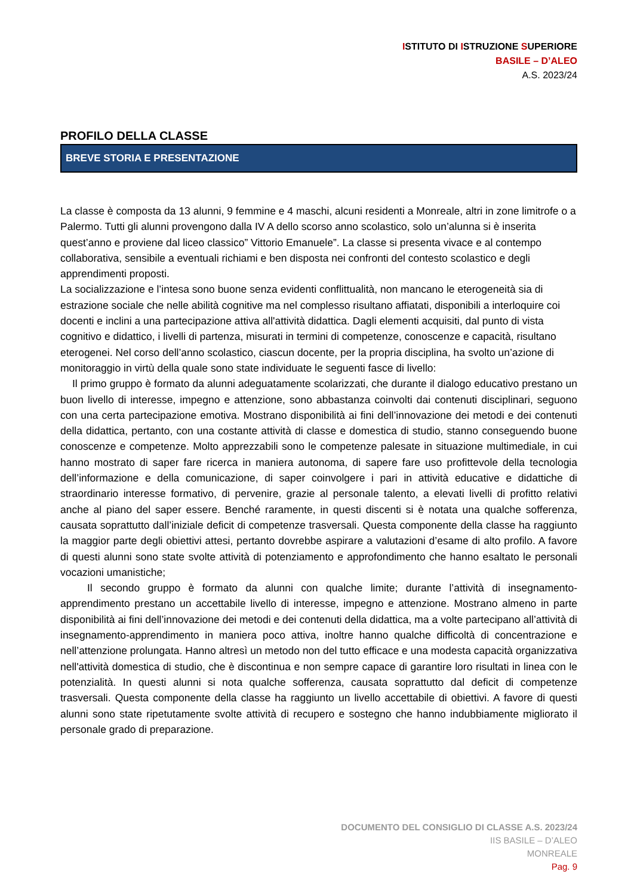ISTITUTO DI ISTRUZIONE SUPERIORE
BASILE – D’ALEO
A.S. 2023/24
PROFILO DELLA CLASSE
BREVE STORIA E PRESENTAZIONE
La classe è composta da 13 alunni, 9 femmine e 4 maschi, alcuni residenti a Monreale, altri in zone limitrofe o a Palermo. Tutti gli alunni provengono dalla IV A dello scorso anno scolastico, solo un’alunna si è inserita quest’anno e proviene dal liceo classico” Vittorio Emanuele”. La classe si presenta vivace e al contempo collaborativa, sensibile a eventuali richiami e ben disposta nei confronti del contesto scolastico e degli apprendimenti proposti.
La socializzazione e l’intesa sono buone senza evidenti conflittualità, non mancano le eterogeneità sia di estrazione sociale che nelle abilità cognitive ma nel complesso risultano affiatati, disponibili a interloquire coi docenti e inclini a una partecipazione attiva all'attività didattica. Dagli elementi acquisiti, dal punto di vista cognitivo e didattico, i livelli di partenza, misurati in termini di competenze, conoscenze e capacità, risultano eterogenei. Nel corso dell’anno scolastico, ciascun docente, per la propria disciplina, ha svolto un’azione di monitoraggio in virtù della quale sono state individuate le seguenti fasce di livello:
Il primo gruppo è formato da alunni adeguatamente scolarizzati, che durante il dialogo educativo prestano un buon livello di interesse, impegno e attenzione, sono abbastanza coinvolti dai contenuti disciplinari, seguono con una certa partecipazione emotiva. Mostrano disponibilità ai fini dell’innovazione dei metodi e dei contenuti della didattica, pertanto, con una costante attività di classe e domestica di studio, stanno conseguendo buone conoscenze e competenze. Molto apprezzabili sono le competenze palesate in situazione multimediale, in cui hanno mostrato di saper fare ricerca in maniera autonoma, di sapere fare uso profittevole della tecnologia dell’informazione e della comunicazione, di saper coinvolgere i pari in attività educative e didattiche di straordinario interesse formativo, di pervenire, grazie al personale talento, a elevati livelli di profitto relativi anche al piano del saper essere. Benché raramente, in questi discenti si è notata una qualche sofferenza, causata soprattutto dall’iniziale deficit di competenze trasversali. Questa componente della classe ha raggiunto la maggior parte degli obiettivi attesi, pertanto dovrebbe aspirare a valutazioni d’esame di alto profilo. A favore di questi alunni sono state svolte attività di potenziamento e approfondimento che hanno esaltato le personali vocazioni umanistiche;
Il secondo gruppo è formato da alunni con qualche limite; durante l’attività di insegnamento-apprendimento prestano un accettabile livello di interesse, impegno e attenzione. Mostrano almeno in parte disponibilità ai fini dell’innovazione dei metodi e dei contenuti della didattica, ma a volte partecipano all’attività di insegnamento-apprendimento in maniera poco attiva, inoltre hanno qualche difficoltà di concentrazione e nell’attenzione prolungata. Hanno altresì un metodo non del tutto efficace e una modesta capacità organizzativa nell'attività domestica di studio, che è discontinua e non sempre capace di garantire loro risultati in linea con le potenzialità. In questi alunni si nota qualche sofferenza, causata soprattutto dal deficit di competenze trasversali. Questa componente della classe ha raggiunto un livello accettabile di obiettivi. A favore di questi alunni sono state ripetutamente svolte attività di recupero e sostegno che hanno indubbiamente migliorato il personale grado di preparazione.
DOCUMENTO DEL CONSIGLIO DI CLASSE A.S. 2023/24
IIS BASILE – D’ALEO
MONREALE
Pag. 9